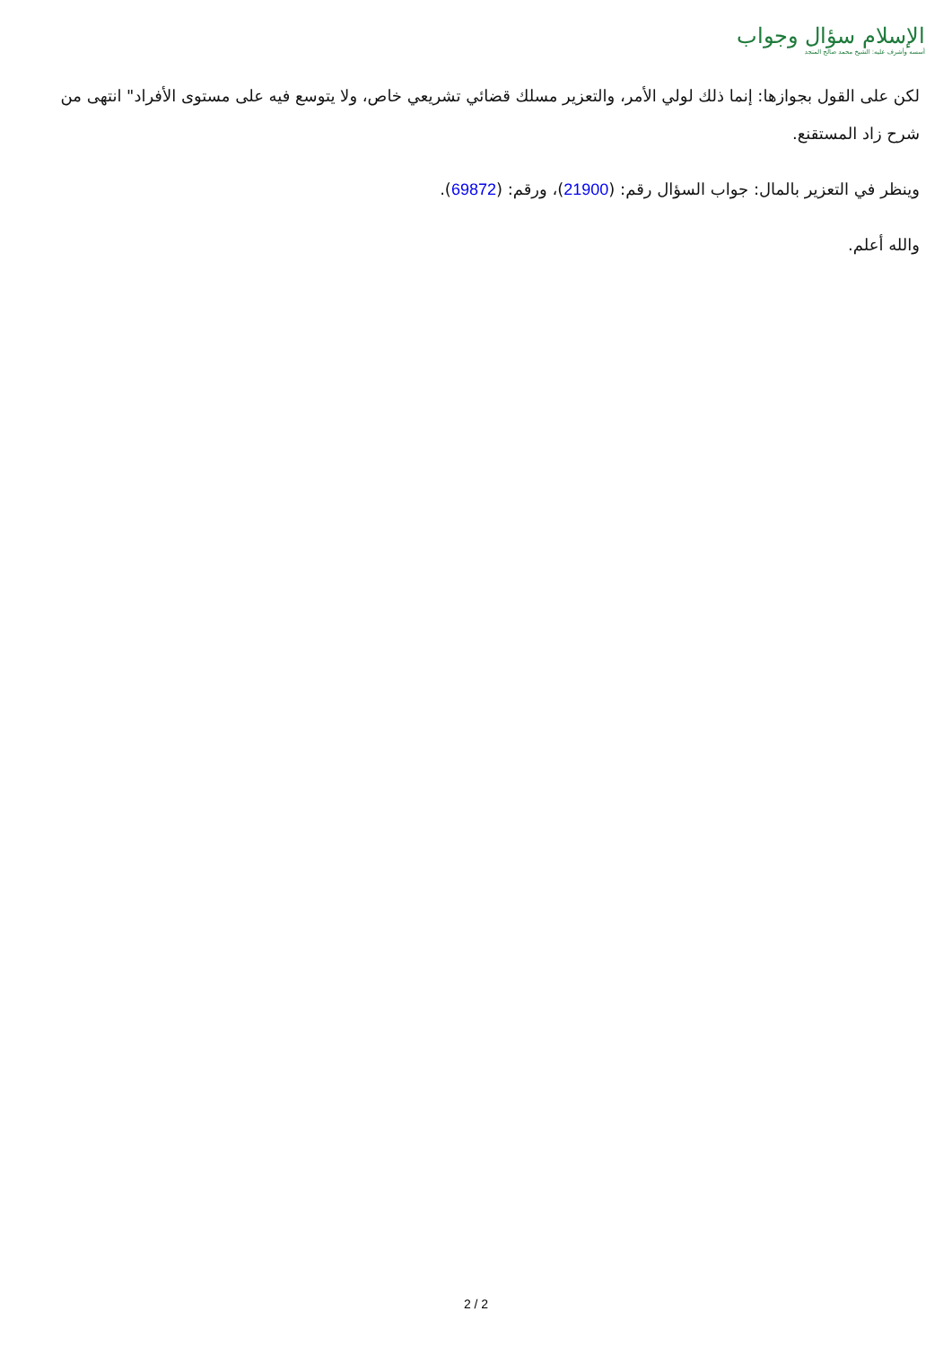الإسلام سؤال وجواب
أسسه وأشرف عليه: الشيخ محمد صالح المنجد
لكن على القول بجوازها: إنما ذلك لولي الأمر، والتعزير مسلك قضائي تشريعي خاص، ولا يتوسع فيه على مستوى الأفراد" انتهى من شرح زاد المستقنع.
وينظر في التعزير بالمال: جواب السؤال رقم: (21900)، ورقم: (69872).
والله أعلم.
2 / 2